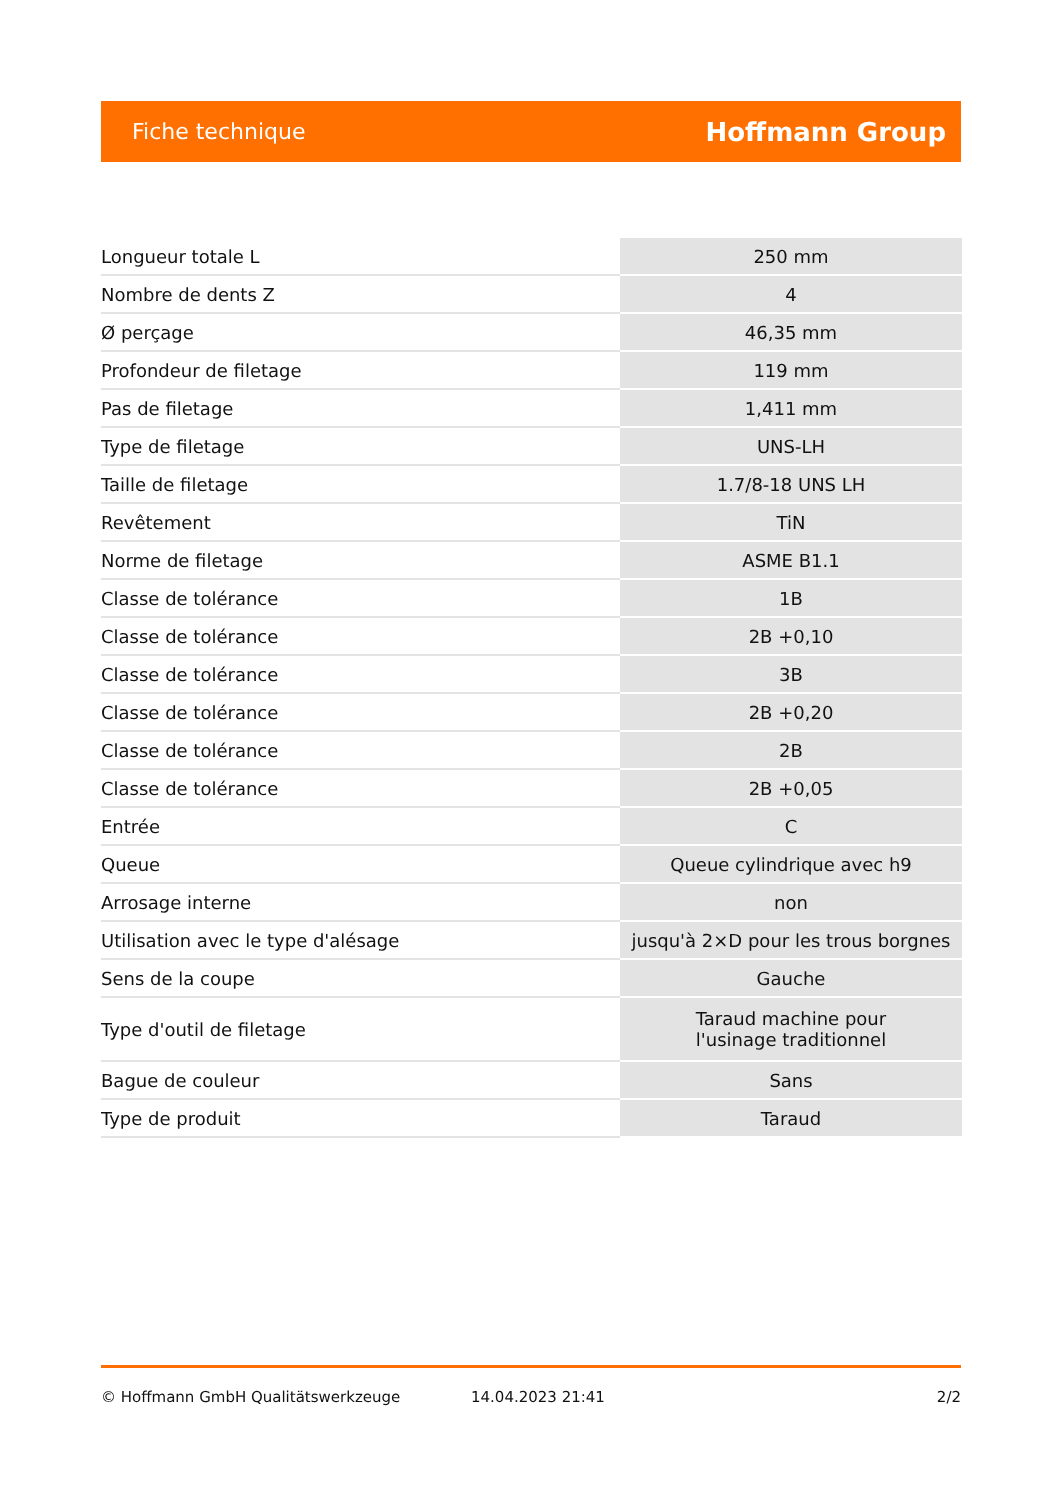Fiche technique Hoffmann Group
| Longueur totale L | 250 mm |
| Nombre de dents Z | 4 |
| Ø perçage | 46,35 mm |
| Profondeur de filetage | 119 mm |
| Pas de filetage | 1,411 mm |
| Type de filetage | UNS-LH |
| Taille de filetage | 1.7/8-18 UNS LH |
| Revêtement | TiN |
| Norme de filetage | ASME B1.1 |
| Classe de tolérance | 1B |
| Classe de tolérance | 2B +0,10 |
| Classe de tolérance | 3B |
| Classe de tolérance | 2B +0,20 |
| Classe de tolérance | 2B |
| Classe de tolérance | 2B +0,05 |
| Entrée | C |
| Queue | Queue cylindrique avec h9 |
| Arrosage interne | non |
| Utilisation avec le type d'alésage | jusqu'à 2×D pour les trous borgnes |
| Sens de la coupe | Gauche |
| Type d'outil de filetage | Taraud machine pour l'usinage traditionnel |
| Bague de couleur | Sans |
| Type de produit | Taraud |
© Hoffmann GmbH Qualitätswerkzeuge 14.04.2023 21:41 2/2